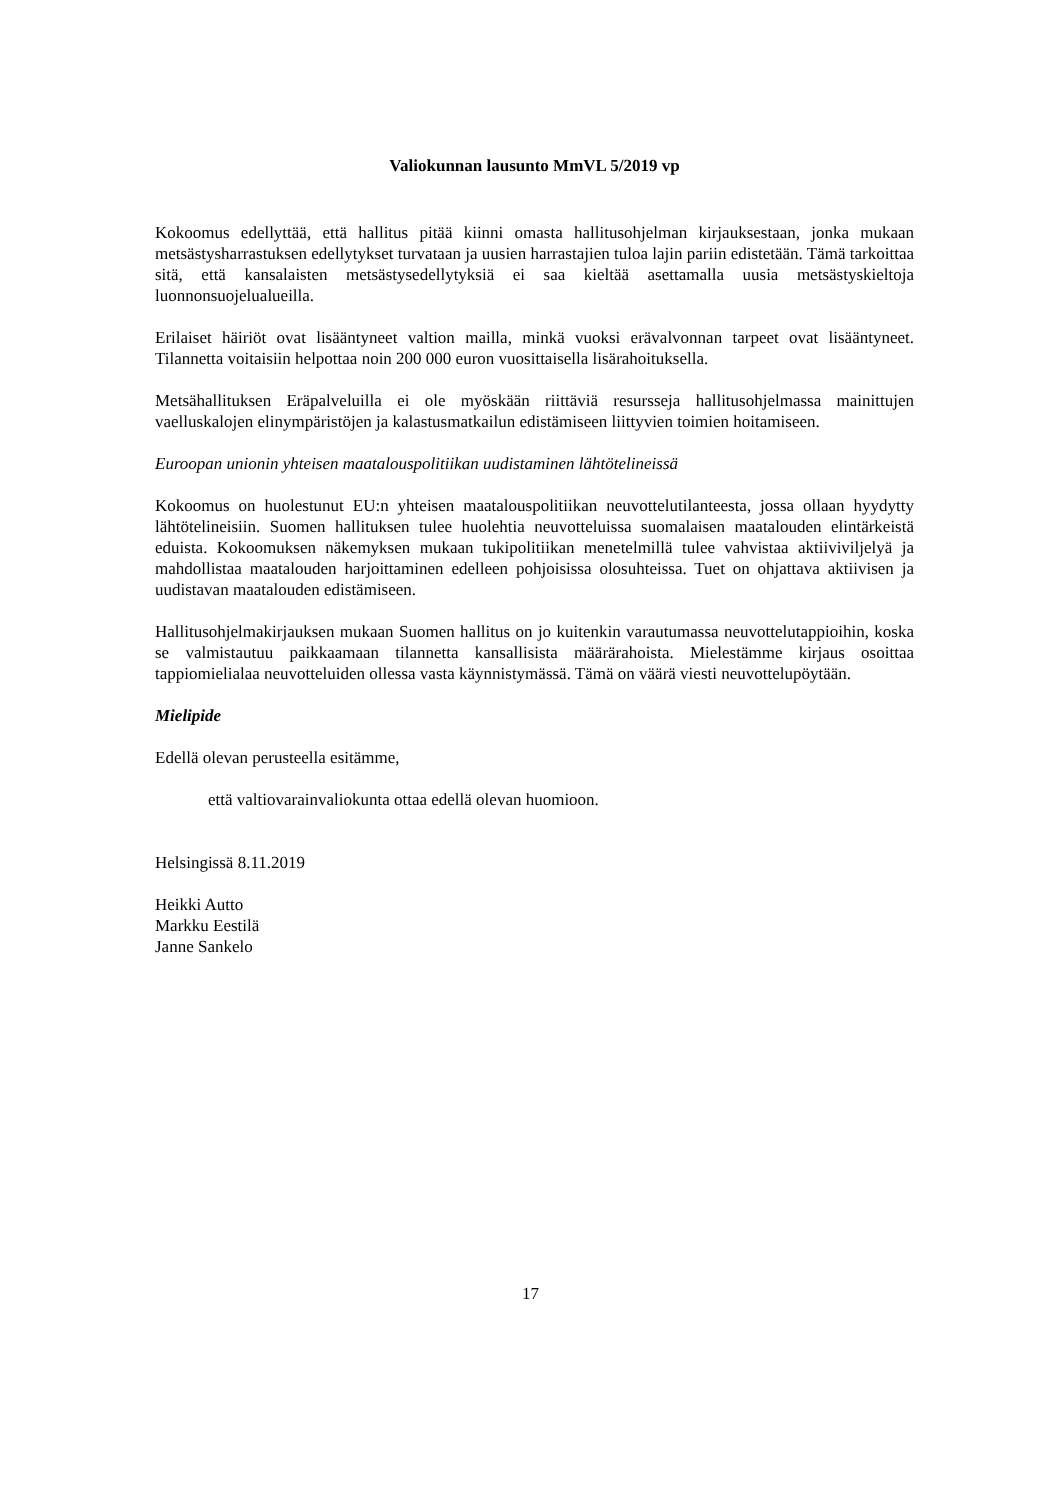Valiokunnan lausunto MmVL 5/2019 vp
Kokoomus edellyttää, että hallitus pitää kiinni omasta hallitusohjelman kirjauksestaan, jonka mukaan metsästysharrastuksen edellytykset turvataan ja uusien harrastajien tuloa lajin pariin edistetään. Tämä tarkoittaa sitä, että kansalaisten metsästysedellytyksiä ei saa kieltää asettamalla uusia metsästyskieltoja luonnonsuojelualueilla.
Erilaiset häiriöt ovat lisääntyneet valtion mailla, minkä vuoksi erävalvonnan tarpeet ovat lisääntyneet. Tilannetta voitaisiin helpottaa noin 200 000 euron vuosittaisella lisärahoituksella.
Metsähallituksen Eräpalveluilla ei ole myöskään riittäviä resursseja hallitusohjelmassa mainittujen vaelluskalojen elinympäristöjen ja kalastusmatkailun edistämiseen liittyvien toimien hoitamiseen.
Euroopan unionin yhteisen maatalouspolitiikan uudistaminen lähtötelineissä
Kokoomus on huolestunut EU:n yhteisen maatalouspolitiikan neuvottelutilanteesta, jossa ollaan hyydytty lähtötelineisiin. Suomen hallituksen tulee huolehtia neuvotteluissa suomalaisen maatalouden elintärkeistä eduista. Kokoomuksen näkemyksen mukaan tukipolitiikan menetelmillä tulee vahvistaa aktiiviviljelyä ja mahdollistaa maatalouden harjoittaminen edelleen pohjoisissa olosuhteissa. Tuet on ohjattava aktiivisen ja uudistavan maatalouden edistämiseen.
Hallitusohjelmakirjauksen mukaan Suomen hallitus on jo kuitenkin varautumassa neuvottelutappioihin, koska se valmistautuu paikkaamaan tilannetta kansallisista määrärahoista. Mielestämme kirjaus osoittaa tappiomielialaa neuvotteluiden ollessa vasta käynnistymässä. Tämä on väärä viesti neuvottelupöytään.
Mielipide
Edellä olevan perusteella esitämme,
että valtiovarainvaliokunta ottaa edellä olevan huomioon.
Helsingissä 8.11.2019
Heikki Autto
Markku Eestilä
Janne Sankelo
17